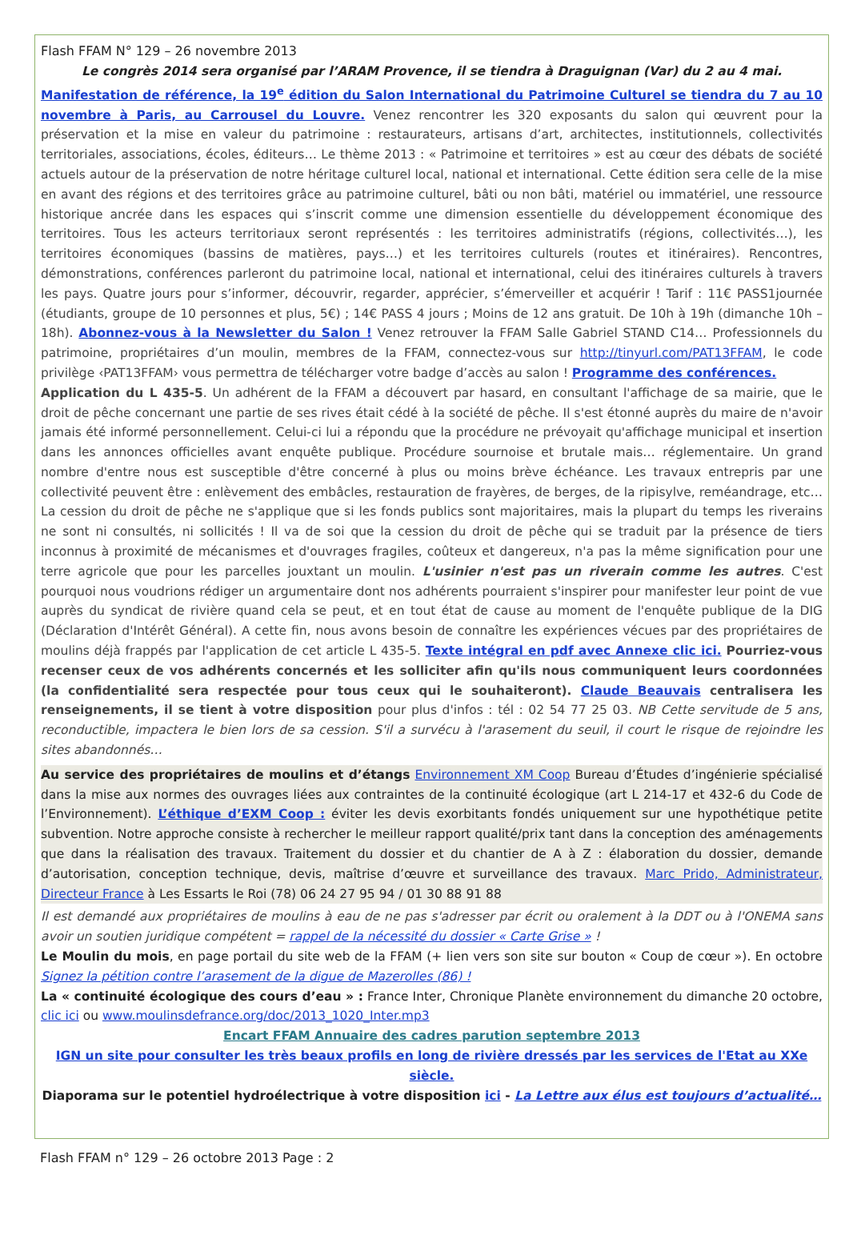Flash FFAM N° 129 – 26 novembre 2013
Le congrès 2014 sera organisé par l’ARAM Provence, il se tiendra à Draguignan (Var) du 2 au 4 mai.
Manifestation de référence, la 19<sup>e</sup> édition du Salon International du Patrimoine Culturel se tiendra du 7 au 10 novembre à Paris, au Carrousel du Louvre. Venez rencontrer les 320 exposants du salon qui œuvrent pour la préservation et la mise en valeur du patrimoine : restaurateurs, artisans d’art, architectes, institutionnels, collectivités territoriales, associations, écoles, éditeurs… Le thème 2013 : « Patrimoine et territoires » est au cœur des débats de société actuels autour de la préservation de notre héritage culturel local, national et international. Cette édition sera celle de la mise en avant des régions et des territoires grâce au patrimoine culturel, bâti ou non bâti, matériel ou immatériel, une ressource historique ancrée dans les espaces qui s’inscrit comme une dimension essentielle du développement économique des territoires. Tous les acteurs territoriaux seront représentés : les territoires administratifs (régions, collectivités…), les territoires économiques (bassins de matières, pays…) et les territoires culturels (routes et itinéraires). Rencontres, démonstrations, conférences parleront du patrimoine local, national et international, celui des itinéraires culturels à travers les pays. Quatre jours pour s’informer, découvrir, regarder, apprécier, s’émerveiller et acquérir ! Tarif : 11€ PASS1journée (étudiants, groupe de 10 personnes et plus, 5€) ; 14€ PASS 4 jours ; Moins de 12 ans gratuit. De 10h à 19h (dimanche 10h – 18h). Abonnez-vous à la Newsletter du Salon ! Venez retrouver la FFAM Salle Gabriel STAND C14… Professionnels du patrimoine, propriétaires d’un moulin, membres de la FFAM, connectez-vous sur http://tinyurl.com/PAT13FFAM, le code privilège ‹PAT13FFAM› vous permettra de télécharger votre badge d’accès au salon ! Programme des conférences.
Application du L 435-5. Un adhérent de la FFAM a découvert par hasard, en consultant l'affichage de sa mairie, que le droit de pêche concernant une partie de ses rives était cédé à la société de pêche. Il s'est étonné auprès du maire de n'avoir jamais été informé personnellement. Celui-ci lui a répondu que la procédure ne prévoyait qu'affichage municipal et insertion dans les annonces officielles avant enquête publique. Procédure sournoise et brutale mais… réglementaire. Un grand nombre d'entre nous est susceptible d'être concerné à plus ou moins brève échéance. Les travaux entrepris par une collectivité peuvent être : enlèvement des embâcles, restauration de frayères, de berges, de la ripisylve, reméandrage, etc… La cession du droit de pêche ne s'applique que si les fonds publics sont majoritaires, mais la plupart du temps les riverains ne sont ni consultés, ni sollicités ! Il va de soi que la cession du droit de pêche qui se traduit par la présence de tiers inconnus à proximité de mécanismes et d'ouvrages fragiles, coûteux et dangereux, n'a pas la même signification pour une terre agricole que pour les parcelles jouxtant un moulin. L'usinier n'est pas un riverain comme les autres. C'est pourquoi nous voudrions rédiger un argumentaire dont nos adhérents pourraient s'inspirer pour manifester leur point de vue auprès du syndicat de rivière quand cela se peut, et en tout état de cause au moment de l'enquête publique de la DIG (Déclaration d'Intérêt Général). A cette fin, nous avons besoin de connaître les expériences vécues par des propriétaires de moulins déjà frappés par l'application de cet article L 435-5. Texte intégral en pdf avec Annexe clic ici. Pourriez-vous recenser ceux de vos adhérents concernés et les solliciter afin qu'ils nous communiquent leurs coordonnées (la confidentialité sera respectée pour tous ceux qui le souhaiteront). Claude Beauvais centralisera les renseignements, il se tient à votre disposition pour plus d'infos : tél : 02 54 77 25 03. NB Cette servitude de 5 ans, reconductible, impactera le bien lors de sa cession. S'il a survécu à l'arasement du seuil, il court le risque de rejoindre les sites abandonnés…
Au service des propriétaires de moulins et d’étangs Environnement XM Coop Bureau d’Études d’ingénierie spécialisé dans la mise aux normes des ouvrages liées aux contraintes de la continuité écologique (art L 214-17 et 432-6 du Code de l’Environnement). L’éthique d’EXM Coop : éviter les devis exorbitants fondés uniquement sur une hypothétique petite subvention. Notre approche consiste à rechercher le meilleur rapport qualité/prix tant dans la conception des aménagements que dans la réalisation des travaux. Traitement du dossier et du chantier de A à Z : élaboration du dossier, demande d’autorisation, conception technique, devis, maîtrise d’œuvre et surveillance des travaux. Marc Prido, Administrateur, Directeur France à Les Essarts le Roi (78) 06 24 27 95 94 / 01 30 88 91 88
Il est demandé aux propriétaires de moulins à eau de ne pas s'adresser par écrit ou oralement à la DDT ou à l'ONEMA sans avoir un soutien juridique compétent = rappel de la nécessité du dossier « Carte Grise » !
Le Moulin du mois, en page portail du site web de la FFAM (+ lien vers son site sur bouton « Coup de cœur »). En octobre Signez la pétition contre l’arasement de la digue de Mazerolles (86) !
La « continuité écologique des cours d’eau » : France Inter, Chronique Planète environnement du dimanche 20 octobre, clic ici ou www.moulinsdefrance.org/doc/2013_1020_Inter.mp3
Encart FFAM Annuaire des cadres parution septembre 2013
IGN un site pour consulter les très beaux profils en long de rivière dressés par les services de l'Etat au XXe siècle.
Diaporama sur le potentiel hydroélectrique à votre disposition ici - La Lettre aux élus est toujours d’actualité…
Flash FFAM n° 129 – 26 octobre 2013 Page : 2